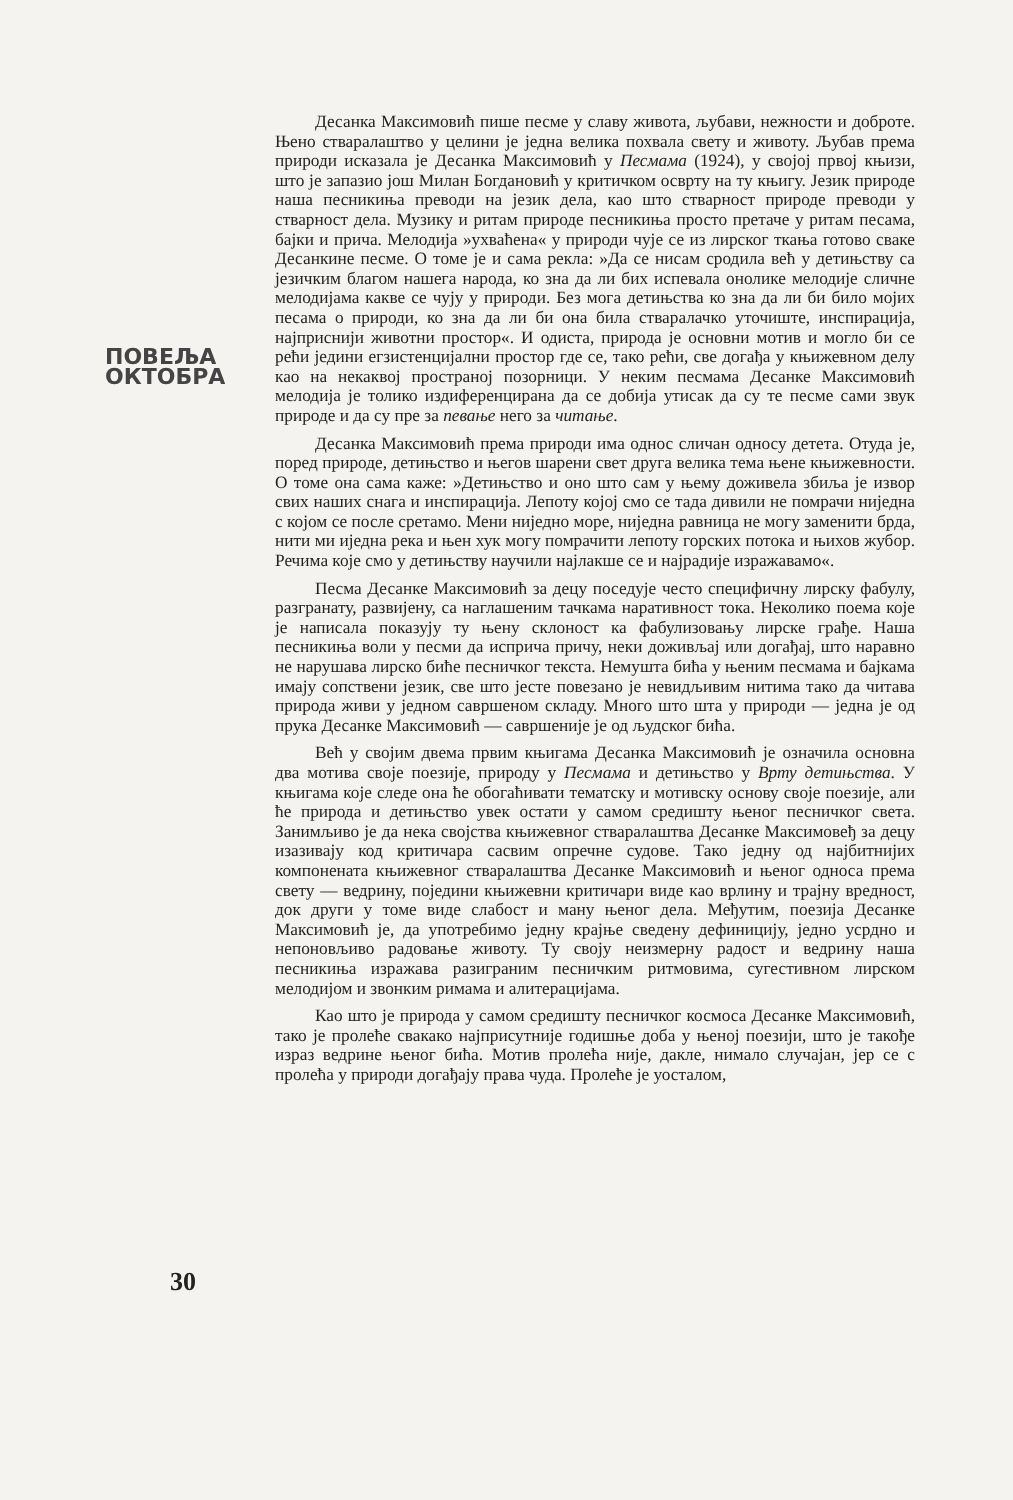ПОВЕЉА
ОКТОБРА
30
Десанка Максимовић пише песме у славу живота, љубави, нежности и доброте. Њено стваралаштво у целини је једна велика похвала свету и животу. Љубав према природи исказала је Десанка Максимовић у Песмама (1924), у својој првој књизи, што је запазио још Милан Богдановић у критичком осврту на ту књигу. Језик природе наша песникиња преводи на језик дела, као што стварност природе преводи у стварност дела. Музику и ритам природе песникиња просто претаче у ритам песама, бајки и прича. Мелодија »ухваћена« у природи чује се из лирског ткања готово сваке Десанкине песме. О томе је и сама рекла: »Да се нисам сродила већ у детињству са језичким благом нашега народа, ко зна да ли бих испевала онолике мелодије сличне мелодијама какве се чују у природи. Без мога детињства ко зна да ли би било мојих песама о природи, ко зна да ли би она била стваралачко уточиште, инспирација, најприснији животни простор«. И одиста, природа је основни мотив и могло би се рећи једини егзистенцијални простор где се, тако рећи, све догађа у књижевном делу као на некаквој пространој позорници. У неким песмама Десанке Максимовић мелодија је толико издиференцирана да се добија утисак да су те песме сами звук природе и да су пре за певање него за читање.
Десанка Максимовић према природи има однос сличан односу детета. Отуда је, поред природе, детињство и његов шарени свет друга велика тема њене књижевности. О томе она сама каже: »Детињство и оно што сам у њему доживела збиља је извор свих наших снага и инспирација. Лепоту којој смо се тада дивили не помрачи ниједна с којом се после сретамо. Мени ниједно море, ниједна равница не могу заменити брда, нити ми иједна река и њен хук могу помрачити лепоту горских потока и њихов жубор. Речима које смо у детињству научили најлакше се и најрадије изражавамо«.
Песма Десанке Максимовић за децу поседује често специфичну лирску фабулу, разгранату, развијену, са наглашеним тачкама наративност тока. Неколико поема које је написала показују ту њену склоност ка фабулизовању лирске грађе. Наша песникиња воли у песми да исприча причу, неки доживљај или догађај, што наравно не нарушава лирско биће песничког текста. Немушта бића у њеним песмама и бајкама имају сопствени језик, све што јесте повезано је невидљивим нитима тако да читава природа живи у једном савршеном складу. Много што шта у природи — једна је од прука Десанке Максимовић — савршеније је од људског бића.
Већ у својим двема првим књигама Десанка Максимовић је означила основна два мотива своје поезије, природу у Песмама и детињство у Врту детињства. У књигама које следе она ће обогаћивати тематску и мотивску основу своје поезије, али ће природа и детињство увек остати у самом средишту њеног песничког света. Занимљиво је да нека својства књижевног стваралаштва Десанке Максимовеђ за децу изазивају код критичара сасвим опречне судове. Тако једну од најбитнијих компонената књижевног стваралаштва Десанке Максимовић и њеног односа према свету — ведрину, поједини књижевни критичари виде као врлину и трајну вредност, док други у томе виде слабост и ману њеног дела. Међутим, поезија Десанке Максимовић је, да употребимо једну крајње сведену дефиницију, једно усрдно и непоновљиво радовање животу. Ту своју неизмерну радост и ведрину наша песникиња изражава разиграним песничким ритмовима, сугестивном лирском мелодијом и звонким римама и алитерацијама.
Као што је природа у самом средишту песничког космоса Десанке Максимовић, тако је пролеће свакако најприсутније годишње доба у њеној поезији, што је такође израз ведрине њеног бића. Мотив пролећа није, дакле, нимало случајан, јер се с пролећа у природи догађају права чуда. Пролеће је уосталом,